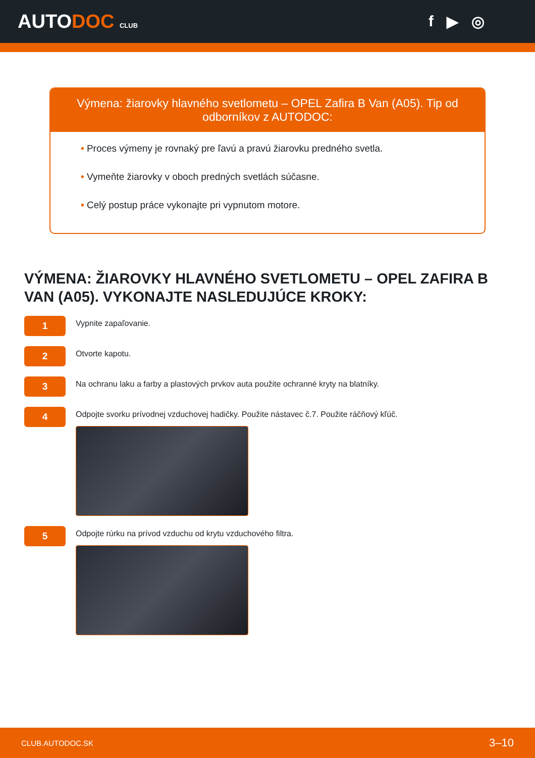AUTODOC CLUB
f ▶ ◎
Výmena: žiarovky hlavného svetlometu – OPEL Zafira B Van (A05). Tip od odborníkov z AUTODOC:
• Proces výmeny je rovnaký pre ľavú a pravú žiarovku predného svetla.
• Vymeňte žiarovky v oboch predných svetlách súčasne.
• Celý postup práce vykonajte pri vypnutom motore.
VÝMENA: ŽIAROVKY HLAVNÉHO SVETLOMETU – OPEL ZAFIRA B VAN (A05). VYKONAJTE NASLEDUJÚCE KROKY:
1
Vypnite zapaľovanie.
2
Otvorte kapotu.
3
Na ochranu laku a farby a plastových prvkov auta použite ochranné kryty na blatníky.
4
Odpojte svorku prívodnej vzduchovej hadičky. Použite nástavec č.7. Použite ráčňový kľúč.
5
Odpojte rúrku na prívod vzduchu od krytu vzduchového filtra.
CLUB.AUTODOC.SK 3–10